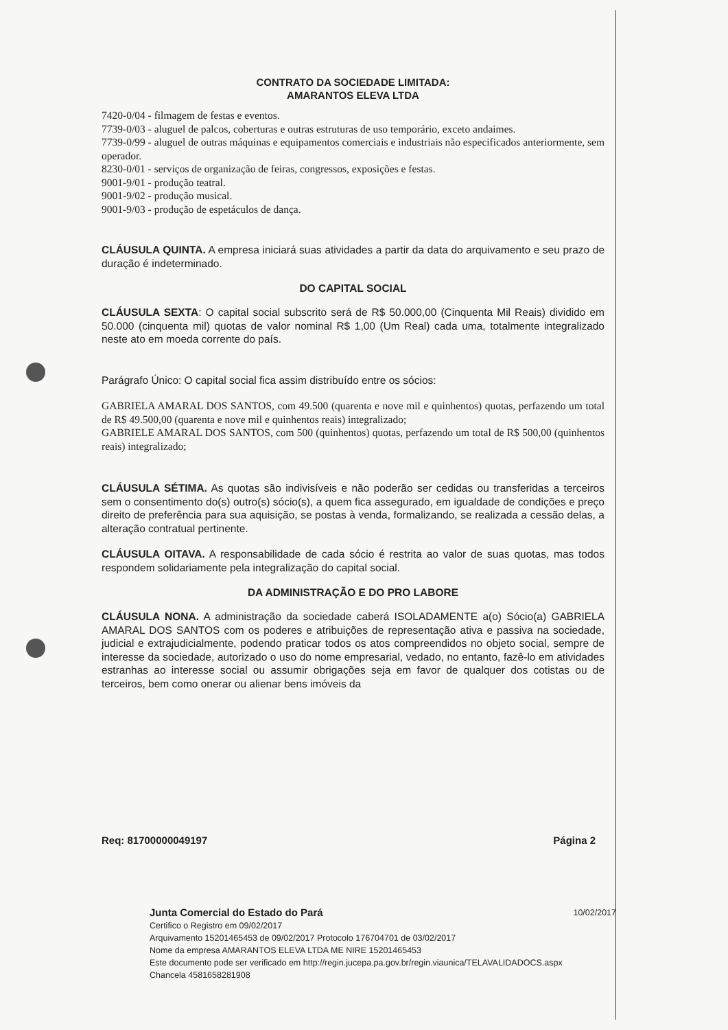CONTRATO DA SOCIEDADE LIMITADA:
AMARANTOS ELEVA LTDA
7420-0/04 - filmagem de festas e eventos.
7739-0/03 - aluguel de palcos, coberturas e outras estruturas de uso temporário, exceto andaimes.
7739-0/99 - aluguel de outras máquinas e equipamentos comerciais e industriais não especificados anteriormente, sem operador.
8230-0/01 - serviços de organização de feiras, congressos, exposições e festas.
9001-9/01 - produção teatral.
9001-9/02 - produção musical.
9001-9/03 - produção de espetáculos de dança.
CLÁUSULA QUINTA. A empresa iniciará suas atividades a partir da data do arquivamento e seu prazo de duração é indeterminado.
DO CAPITAL SOCIAL
CLÁUSULA SEXTA: O capital social subscrito será de R$ 50.000,00 (Cinquenta Mil Reais) dividido em 50.000 (cinquenta mil) quotas de valor nominal R$ 1,00 (Um Real) cada uma, totalmente integralizado neste ato em moeda corrente do país.
Parágrafo Único: O capital social fica assim distribuído entre os sócios:
GABRIELA AMARAL DOS SANTOS, com 49.500 (quarenta e nove mil e quinhentos) quotas, perfazendo um total de R$ 49.500,00 (quarenta e nove mil e quinhentos reais) integralizado;
GABRIELE AMARAL DOS SANTOS, com 500 (quinhentos) quotas, perfazendo um total de R$ 500,00 (quinhentos reais) integralizado;
CLÁUSULA SÉTIMA. As quotas são indivisíveis e não poderão ser cedidas ou transferidas a terceiros sem o consentimento do(s) outro(s) sócio(s), a quem fica assegurado, em igualdade de condições e preço direito de preferência para sua aquisição, se postas à venda, formalizando, se realizada a cessão delas, a alteração contratual pertinente.
CLÁUSULA OITAVA. A responsabilidade de cada sócio é restrita ao valor de suas quotas, mas todos respondem solidariamente pela integralização do capital social.
DA ADMINISTRAÇÃO E DO PRO LABORE
CLÁUSULA NONA. A administração da sociedade caberá ISOLADAMENTE a(o) Sócio(a) GABRIELA AMARAL DOS SANTOS com os poderes e atribuições de representação ativa e passiva na sociedade, judicial e extrajudicialmente, podendo praticar todos os atos compreendidos no objeto social, sempre de interesse da sociedade, autorizado o uso do nome empresarial, vedado, no entanto, fazê-lo em atividades estranhas ao interesse social ou assumir obrigações seja em favor de qualquer dos cotistas ou de terceiros, bem como onerar ou alienar bens imóveis da
Req: 81700000049197 Página 2
Junta Comercial do Estado do Pará 10/02/2017
Certifico o Registro em 09/02/2017
Arquivamento 15201465453 de 09/02/2017 Protocolo 176704701 de 03/02/2017
Nome da empresa AMARANTOS ELEVA LTDA ME NIRE 15201465453
Este documento pode ser verificado em http://regin.jucepa.pa.gov.br/regin.viaunica/TELAVALIDADOCS.aspx
Chancela 4581658281908